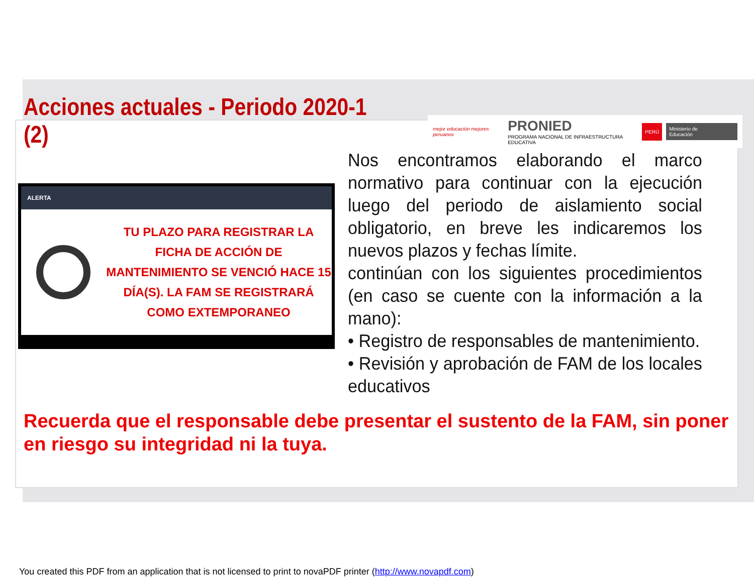Acciones actuales - Periodo 2020-1 (2)
mejor educación mejores peruanos
PRONIED
PROGRAMA NACIONAL DE INFRAESTRUCTURA EDUCATIVA
PERÚ Ministerio de Educación
ALERTA
TU PLAZO PARA REGISTRAR LA FICHA DE ACCIÓN DE MANTENIMIENTO SE VENCIÓ HACE 15 DÍA(S). LA FAM SE REGISTRARÁ COMO EXTEMPORANEO
Nos encontramos elaborando el marco normativo para continuar con la ejecución luego del periodo de aislamiento social obligatorio, en breve les indicaremos los nuevos plazos y fechas límite.
continúan con los siguientes procedimientos (en caso se cuente con la información a la mano):
• Registro de responsables de mantenimiento.
• Revisión y aprobación de FAM de los locales educativos
Recuerda que el responsable debe presentar el sustento de la FAM, sin poner en riesgo su integridad ni la tuya.
You created this PDF from an application that is not licensed to print to novaPDF printer (http://www.novapdf.com)